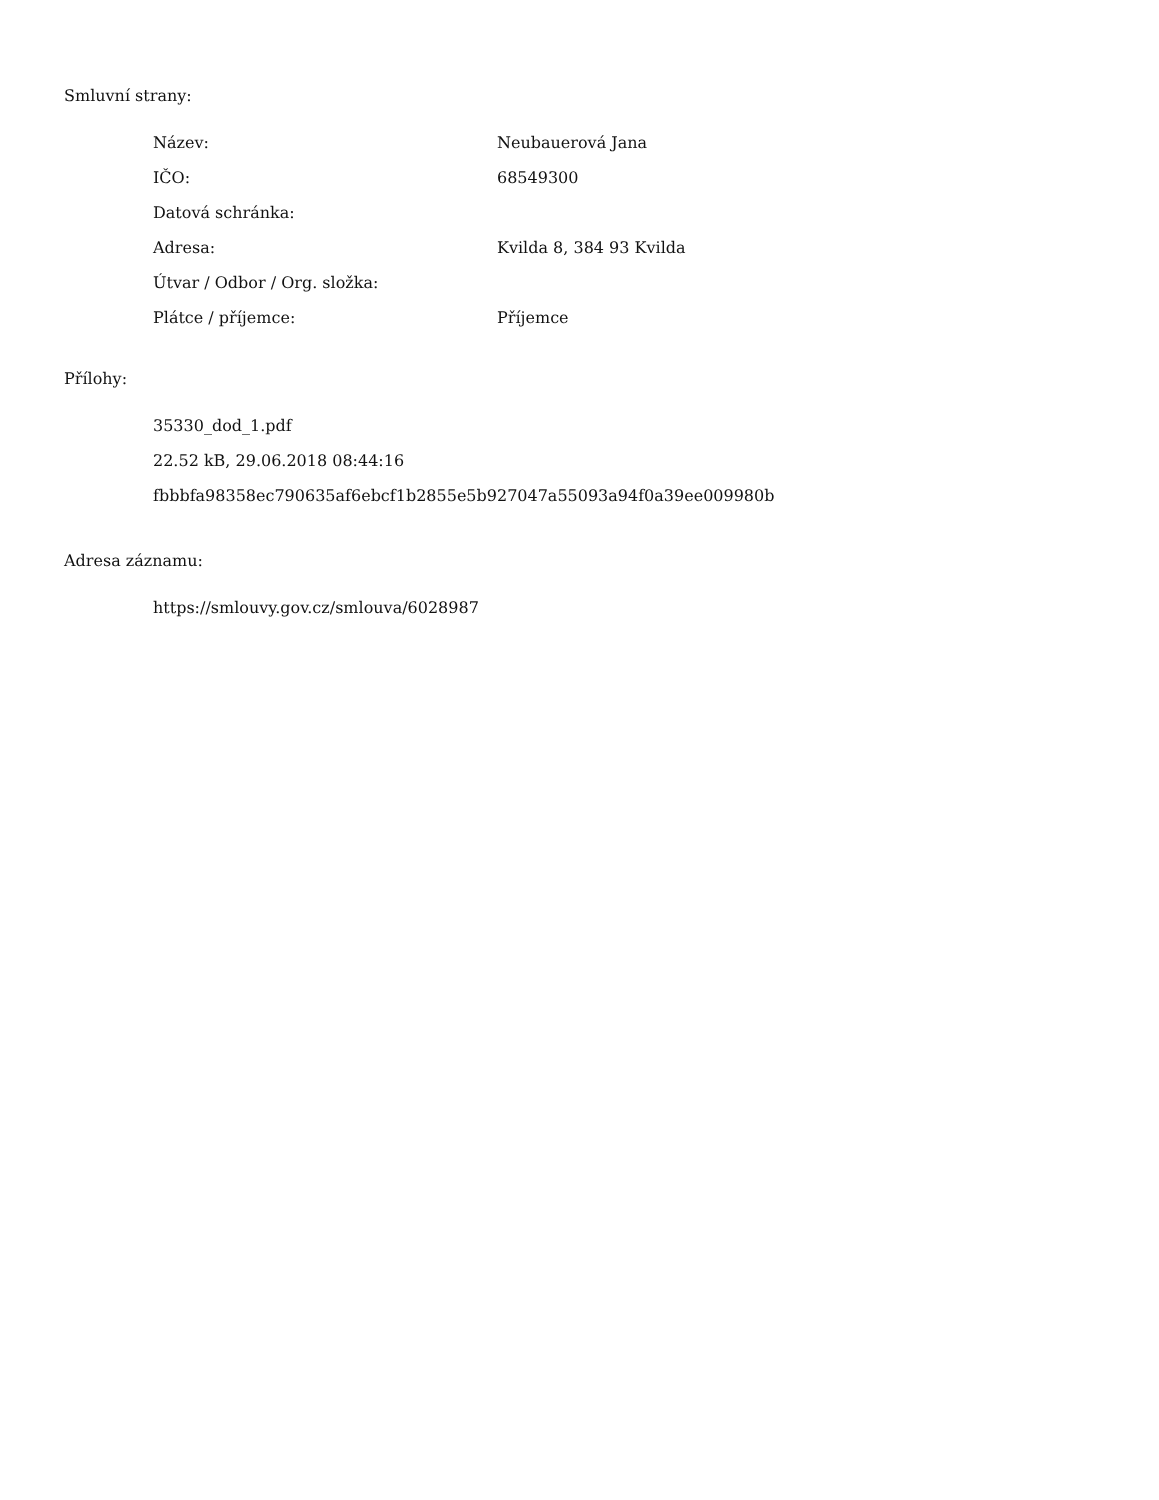Smluvní strany:
| Název: | Neubauerová Jana |
| IČO: | 68549300 |
| Datová schránka: | |
| Adresa: | Kvilda 8, 384 93 Kvilda |
| Útvar / Odbor / Org. složka: | |
| Plátce / příjemce: | Příjemce |
Přílohy:
35330_dod_1.pdf
22.52 kB, 29.06.2018 08:44:16
fbbbfa98358ec790635af6ebcf1b2855e5b927047a55093a94f0a39ee009980b
Adresa záznamu:
https://smlouvy.gov.cz/smlouva/6028987